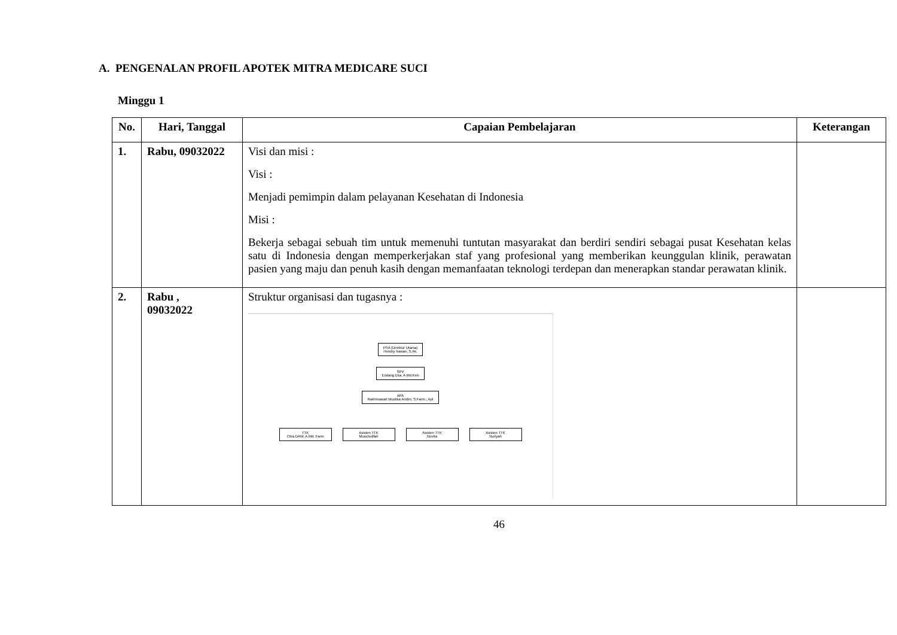A. PENGENALAN PROFIL APOTEK MITRA MEDICARE SUCI
Minggu 1
| No. | Hari, Tanggal | Capaian Pembelajaran | Keterangan |
| --- | --- | --- | --- |
| 1. | Rabu, 09032022 | Visi dan misi : Visi : Menjadi pemimpin dalam pelayanan Kesehatan di Indonesia Misi : Bekerja sebagai sebuah tim untuk memenuhi tuntutan masyarakat dan berdiri sendiri sebagai pusat Kesehatan kelas satu di Indonesia dengan memperkerjakan staf yang profesional yang memberikan keunggulan klinik, perawatan pasien yang maju dan penuh kasih dengan memanfaatan teknologi terdepan dan menerapkan standar perawatan klinik. | |
| 2. | Rabu , 09032022 | Struktur organisasi dan tugasnya : PSA (Direktur Utama) Hendry Irawan, S.Ak. SPV Endang Eka, A.Md.Keb APA Rakhmawati Mustika Andini, S.Farm., Apt TTK Citra DAW, A.Md. Farm Asisten TTK Muscholifah Asisten TTK Novita Asisten TTK Nuriyah | |
46